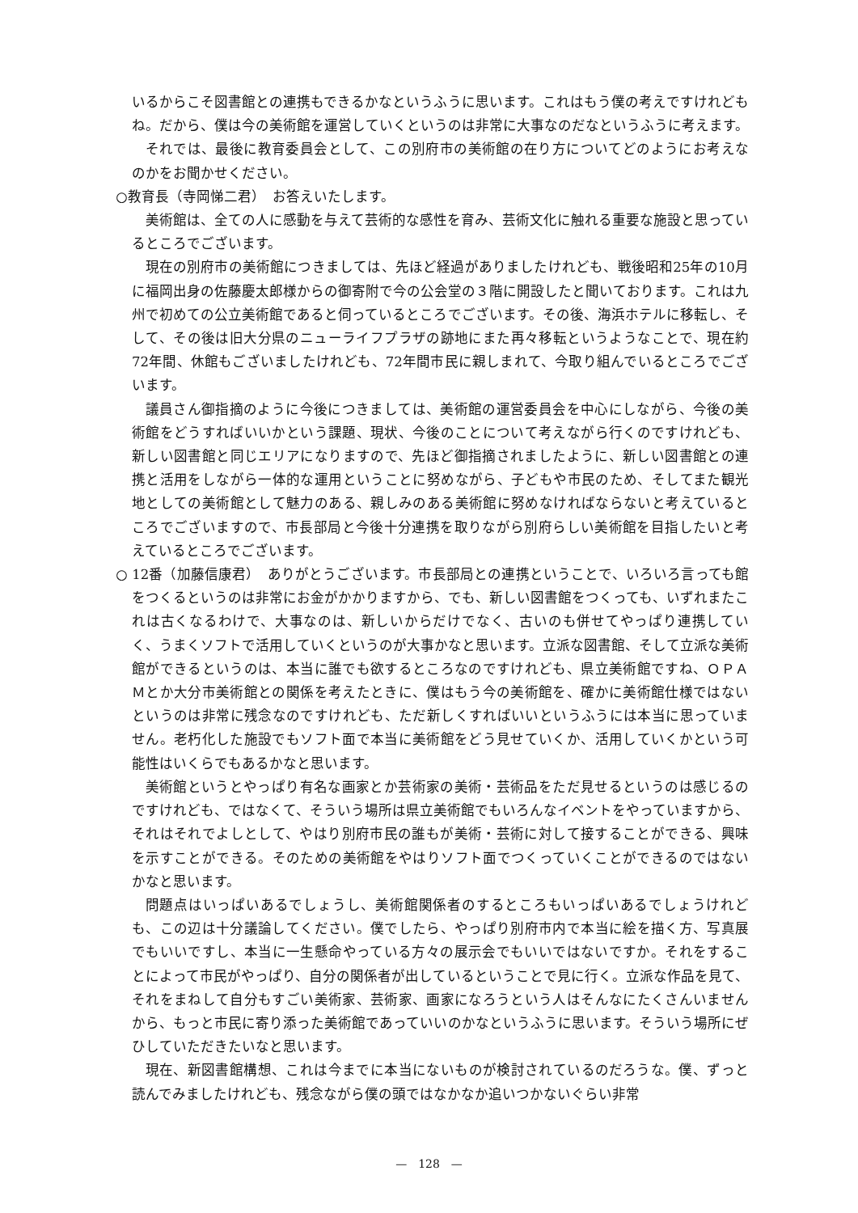いるからこそ図書館との連携もできるかなというふうに思います。これはもう僕の考えですけれどもね。だから、僕は今の美術館を運営していくというのは非常に大事なのだなというふうに考えます。
それでは、最後に教育委員会として、この別府市の美術館の在り方についてどのようにお考えなのかをお聞かせください。
○教育長（寺岡悌二君）　お答えいたします。
美術館は、全ての人に感動を与えて芸術的な感性を育み、芸術文化に触れる重要な施設と思っているところでございます。
現在の別府市の美術館につきましては、先ほど経過がありましたけれども、戦後昭和25年の10月に福岡出身の佐藤慶太郎様からの御寄附で今の公会堂の３階に開設したと聞いております。これは九州で初めての公立美術館であると伺っているところでございます。その後、海浜ホテルに移転し、そして、その後は旧大分県のニューライフプラザの跡地にまた再々移転というようなことで、現在約72年間、休館もございましたけれども、72年間市民に親しまれて、今取り組んでいるところでございます。
議員さん御指摘のように今後につきましては、美術館の運営委員会を中心にしながら、今後の美術館をどうすればいいかという課題、現状、今後のことについて考えながら行くのですけれども、新しい図書館と同じエリアになりますので、先ほど御指摘されましたように、新しい図書館との連携と活用をしながら一体的な運用ということに努めながら、子どもや市民のため、そしてまた観光地としての美術館として魅力のある、親しみのある美術館に努めなければならないと考えているところでございますので、市長部局と今後十分連携を取りながら別府らしい美術館を目指したいと考えているところでございます。
○ 12番（加藤信康君）　ありがとうございます。市長部局との連携ということで、いろいろ言っても館をつくるというのは非常にお金がかかりますから、でも、新しい図書館をつくっても、いずれまたこれは古くなるわけで、大事なのは、新しいからだけでなく、古いのも併せてやっぱり連携していく、うまくソフトで活用していくというのが大事かなと思います。立派な図書館、そして立派な美術館ができるというのは、本当に誰でも欲するところなのですけれども、県立美術館ですね、ＯＰＡＭとか大分市美術館との関係を考えたときに、僕はもう今の美術館を、確かに美術館仕様ではないというのは非常に残念なのですけれども、ただ新しくすればいいというふうには本当に思っていません。老朽化した施設でもソフト面で本当に美術館をどう見せていくか、活用していくかという可能性はいくらでもあるかなと思います。
美術館というとやっぱり有名な画家とか芸術家の美術・芸術品をただ見せるというのは感じるのですけれども、ではなくて、そういう場所は県立美術館でもいろんなイベントをやっていますから、それはそれでよしとして、やはり別府市民の誰もが美術・芸術に対して接することができる、興味を示すことができる。そのための美術館をやはりソフト面でつくっていくことができるのではないかなと思います。
問題点はいっぱいあるでしょうし、美術館関係者のするところもいっぱいあるでしょうけれども、この辺は十分議論してください。僕でしたら、やっぱり別府市内で本当に絵を描く方、写真展でもいいですし、本当に一生懸命やっている方々の展示会でもいいではないですか。それをすることによって市民がやっぱり、自分の関係者が出しているということで見に行く。立派な作品を見て、それをまねして自分もすごい美術家、芸術家、画家になろうという人はそんなにたくさんいませんから、もっと市民に寄り添った美術館であっていいのかなというふうに思います。そういう場所にぜひしていただきたいなと思います。
現在、新図書館構想、これは今までに本当にないものが検討されているのだろうな。僕、ずっと読んでみましたけれども、残念ながら僕の頭ではなかなか追いつかないぐらい非常
—　128　—